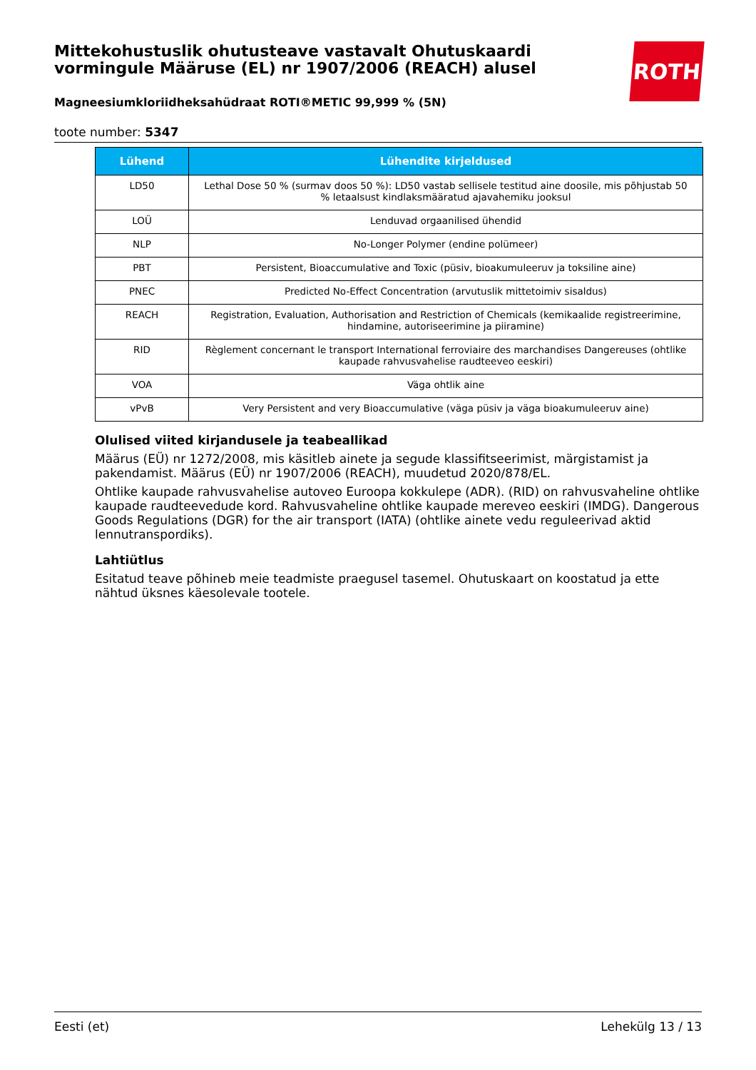ROTH
Mittekohustuslik ohutusteave vastavalt Ohutuskaardi vormingule Määruse (EL) nr 1907/2006 (REACH) alusel
Magneesiumkloriidheksahüdraat ROTI®METIC 99,999 % (5N)
toote number: 5347
| Lühend | Lühendite kirjeldused |
| --- | --- |
| LD50 | Lethal Dose 50 % (surmav doos 50 %): LD50 vastab sellisele testitud aine doosile, mis põhjustab 50 % letaalsust kindlaksmääratud ajavahemiku jooksul |
| LOÜ | Lenduvad orgaanilised ühendid |
| NLP | No-Longer Polymer (endine polümeer) |
| PBT | Persistent, Bioaccumulative and Toxic (püsiv, bioakumuleeruv ja toksiline aine) |
| PNEC | Predicted No-Effect Concentration (arvutuslik mittetoimiv sisaldus) |
| REACH | Registration, Evaluation, Authorisation and Restriction of Chemicals (kemikaalide registreerimine, hindamine, autoriseerimine ja piiramine) |
| RID | Règlement concernant le transport International ferroviaire des marchandises Dangereuses (ohtlike kaupade rahvusvahelise raudteeveo eeskiri) |
| VOA | Väga ohtlik aine |
| vPvB | Very Persistent and very Bioaccumulative (väga püsiv ja väga bioakumuleeruv aine) |
Olulised viited kirjandusele ja teabeallikad
Määrus (EÜ) nr 1272/2008, mis käsitleb ainete ja segude klassifitseerimist, märgistamist ja pakendamist. Määrus (EÜ) nr 1907/2006 (REACH), muudetud 2020/878/EL.
Ohtlike kaupade rahvusvahelise autoveo Euroopa kokkulepe (ADR). (RID) on rahvusvaheline ohtlike kaupade raudteevedude kord. Rahvusvaheline ohtlike kaupade mereveo eeskiri (IMDG). Dangerous Goods Regulations (DGR) for the air transport (IATA) (ohtlike ainete vedu reguleerivad aktid lennutranspordiks).
Lahtiütlus
Esitatud teave põhineb meie teadmiste praegusel tasemel. Ohutuskaart on koostatud ja ette nähtud üksnes käesolevale tootele.
Eesti (et) Lehekülg 13 / 13